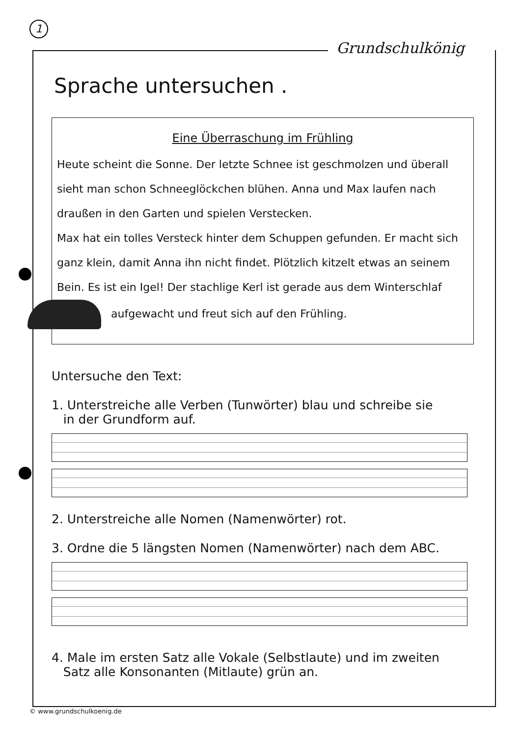1
Grundschulkönig
Sprache untersuchen .
Eine Überraschung im Frühling
Heute scheint die Sonne. Der letzte Schnee ist geschmolzen und überall sieht man schon Schneeglöckchen blühen. Anna und Max laufen nach draußen in den Garten und spielen Verstecken.
Max hat ein tolles Versteck hinter dem Schuppen gefunden. Er macht sich ganz klein, damit Anna ihn nicht findet. Plötzlich kitzelt etwas an seinem Bein. Es ist ein Igel! Der stachlige Kerl ist gerade aus dem Winterschlaf
aufgewacht und freut sich auf den Frühling.
Untersuche den Text:
1. Unterstreiche alle Verben (Tunwörter) blau und schreibe sie
in der Grundform auf.
2. Unterstreiche alle Nomen (Namenwörter) rot.
3. Ordne die 5 längsten Nomen (Namenwörter) nach dem ABC.
4. Male im ersten Satz alle Vokale (Selbstlaute) und im zweiten
Satz alle Konsonanten (Mitlaute) grün an.
© www.grundschulkoenig.de